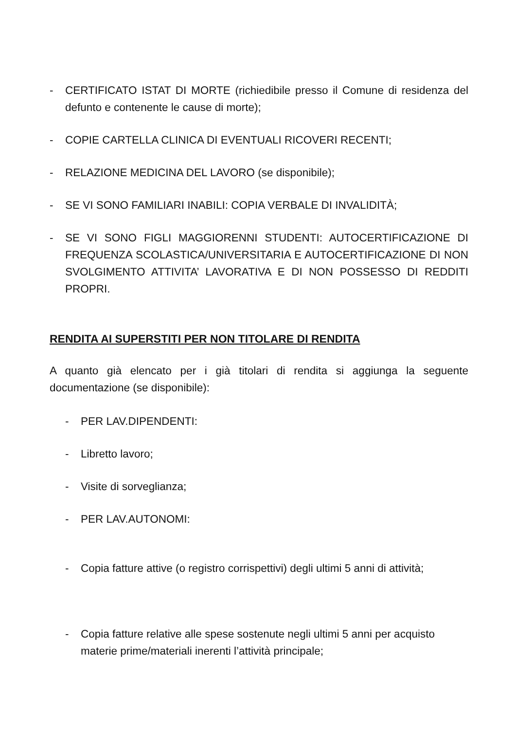- CERTIFICATO ISTAT DI MORTE (richiedibile presso il Comune di residenza del defunto e contenente le cause di morte);
- COPIE CARTELLA CLINICA DI EVENTUALI RICOVERI RECENTI;
- RELAZIONE MEDICINA DEL LAVORO (se disponibile);
- SE VI SONO FAMILIARI INABILI: COPIA VERBALE DI INVALIDITÀ;
- SE VI SONO FIGLI MAGGIORENNI STUDENTI: AUTOCERTIFICAZIONE DI FREQUENZA SCOLASTICA/UNIVERSITARIA E AUTOCERTIFICAZIONE DI NON SVOLGIMENTO ATTIVITA’ LAVORATIVA E DI NON POSSESSO DI REDDITI PROPRI.
RENDITA AI SUPERSTITI PER NON TITOLARE DI RENDITA
A quanto già elencato per i già titolari di rendita si aggiunga la seguente documentazione (se disponibile):
- PER LAV.DIPENDENTI:
- Libretto lavoro;
- Visite di sorveglianza;
- PER LAV.AUTONOMI:
- Copia fatture attive (o registro corrispettivi) degli ultimi 5 anni di attività;
- Copia fatture relative alle spese sostenute negli ultimi 5 anni per acquisto materie prime/materiali inerenti l’attività principale;